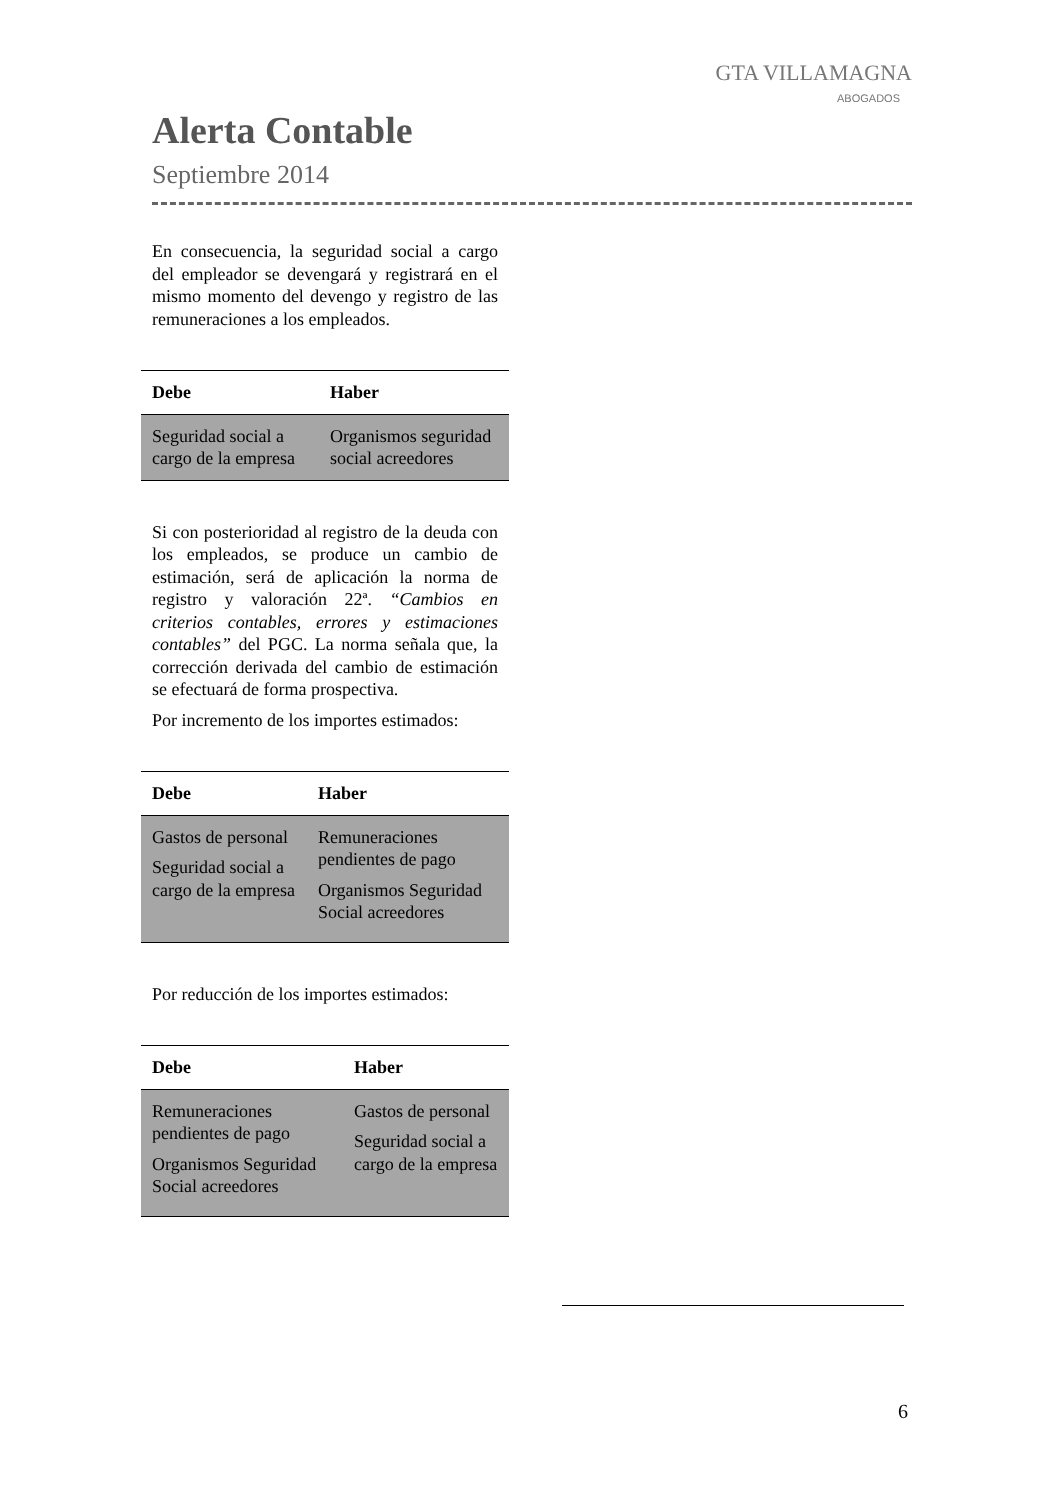GTA VILLAMAGNA
ABOGADOS
Alerta Contable
Septiembre 2014
En consecuencia, la seguridad social a cargo del empleador se devengará y registrará en el mismo momento del devengo y registro de las remuneraciones a los empleados.
| Debe | Haber |
| --- | --- |
| Seguridad social a cargo de la empresa | Organismos seguridad social acreedores |
Si con posterioridad al registro de la deuda con los empleados, se produce un cambio de estimación, será de aplicación la norma de registro y valoración 22ª. “Cambios en criterios contables, errores y estimaciones contables” del PGC. La norma señala que, la corrección derivada del cambio de estimación se efectuará de forma prospectiva.
Por incremento de los importes estimados:
| Debe | Haber |
| --- | --- |
| Gastos de personal Seguridad social a cargo de la empresa | Remuneraciones pendientes de pago Organismos Seguridad Social acreedores |
Por reducción de los importes estimados:
| Debe | Haber |
| --- | --- |
| Remuneraciones pendientes de pago Organismos Seguridad Social acreedores | Gastos de personal Seguridad social a cargo de la empresa |
6